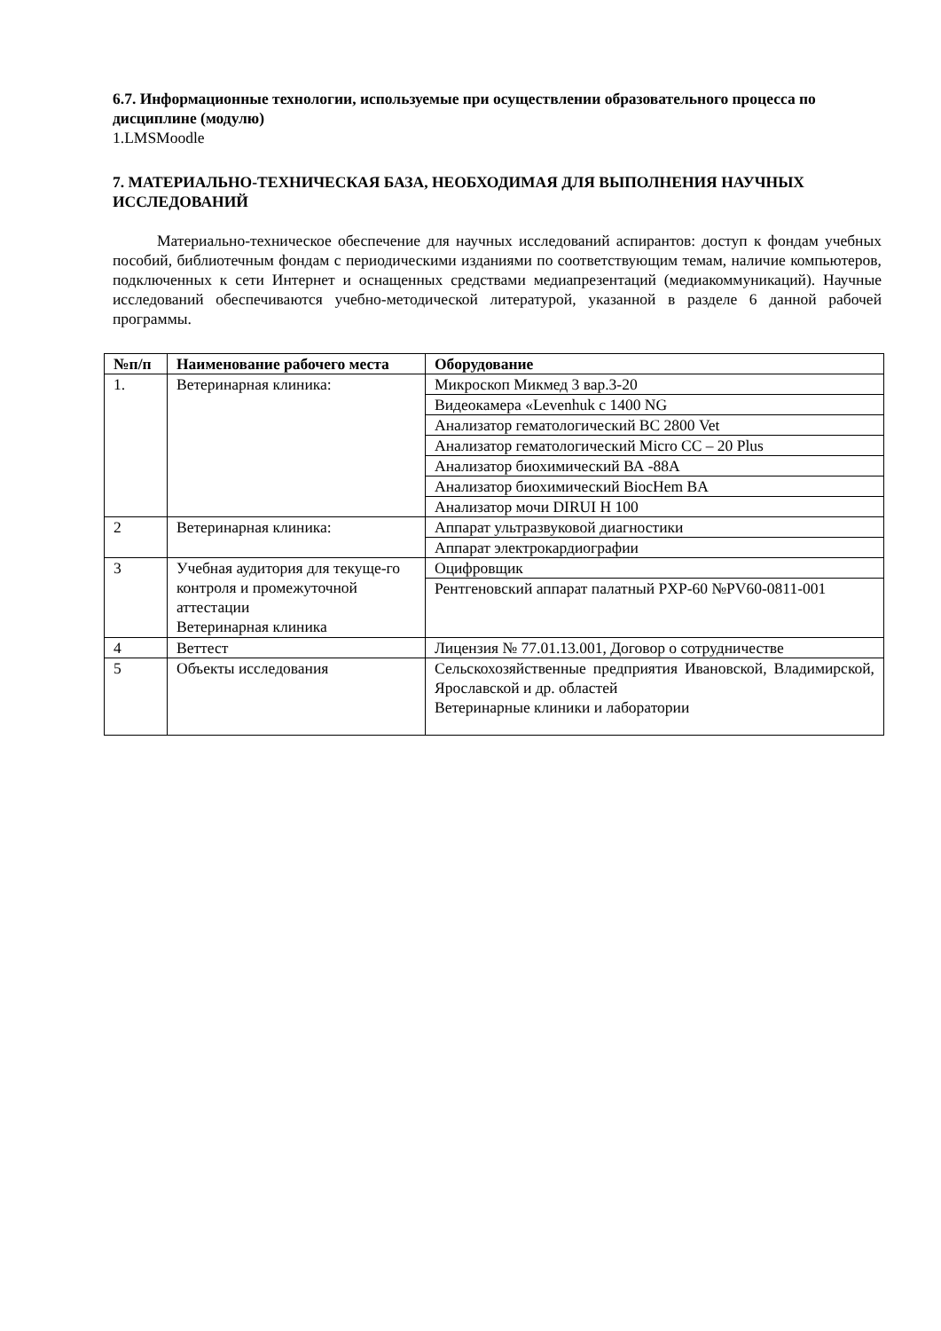6.7. Информационные технологии, используемые при осуществлении образовательного процесса по дисциплине (модулю)
1.LMSMoodle
7. МАТЕРИАЛЬНО-ТЕХНИЧЕСКАЯ БАЗА, НЕОБХОДИМАЯ ДЛЯ ВЫПОЛНЕНИЯ НАУЧНЫХ ИССЛЕДОВАНИЙ
Материально-техническое обеспечение для научных исследований аспирантов: доступ к фондам учебных пособий, библиотечным фондам с периодическими изданиями по соответствующим темам, наличие компьютеров, подключенных к сети Интернет и оснащенных средствами медиапрезентаций (медиакоммуникаций). Научные исследований обеспечиваются учебно-методической литературой, указанной в разделе 6 данной рабочей программы.
| №п/п | Наименование рабочего места | Оборудование |
| --- | --- | --- |
| 1. | Ветеринарная клиника: | Микроскоп Микмед 3 вар.3-20 |
| | | Видеокамера «Levenhuk c 1400 NG |
| | | Анализатор гематологический ВС 2800 Vet |
| | | Анализатор гематологический Micro CC – 20 Plus |
| | | Анализатор биохимический ВА -88А |
| | | Анализатор биохимический BiocHem BA |
| | | Анализатор мочи DIRUI H 100 |
| 2 | Ветеринарная клиника: | Аппарат ультразвуковой диагностики |
| | | Аппарат электрокардиографии |
| 3 | Учебная аудитория для текуще-го контроля и промежуточной аттестации Ветеринарная клиника | Оцифровщик |
| | | Рентгеновский аппарат палатный PXP-60 №PV60-0811-001 |
| 4 | Веттест | Лицензия № 77.01.13.001, Договор о сотрудничестве |
| 5 | Объекты исследования | Сельскохозяйственные предприятия Ивановской, Владимирской, Ярославской и др. областей Ветеринарные клиники и лаборатории |